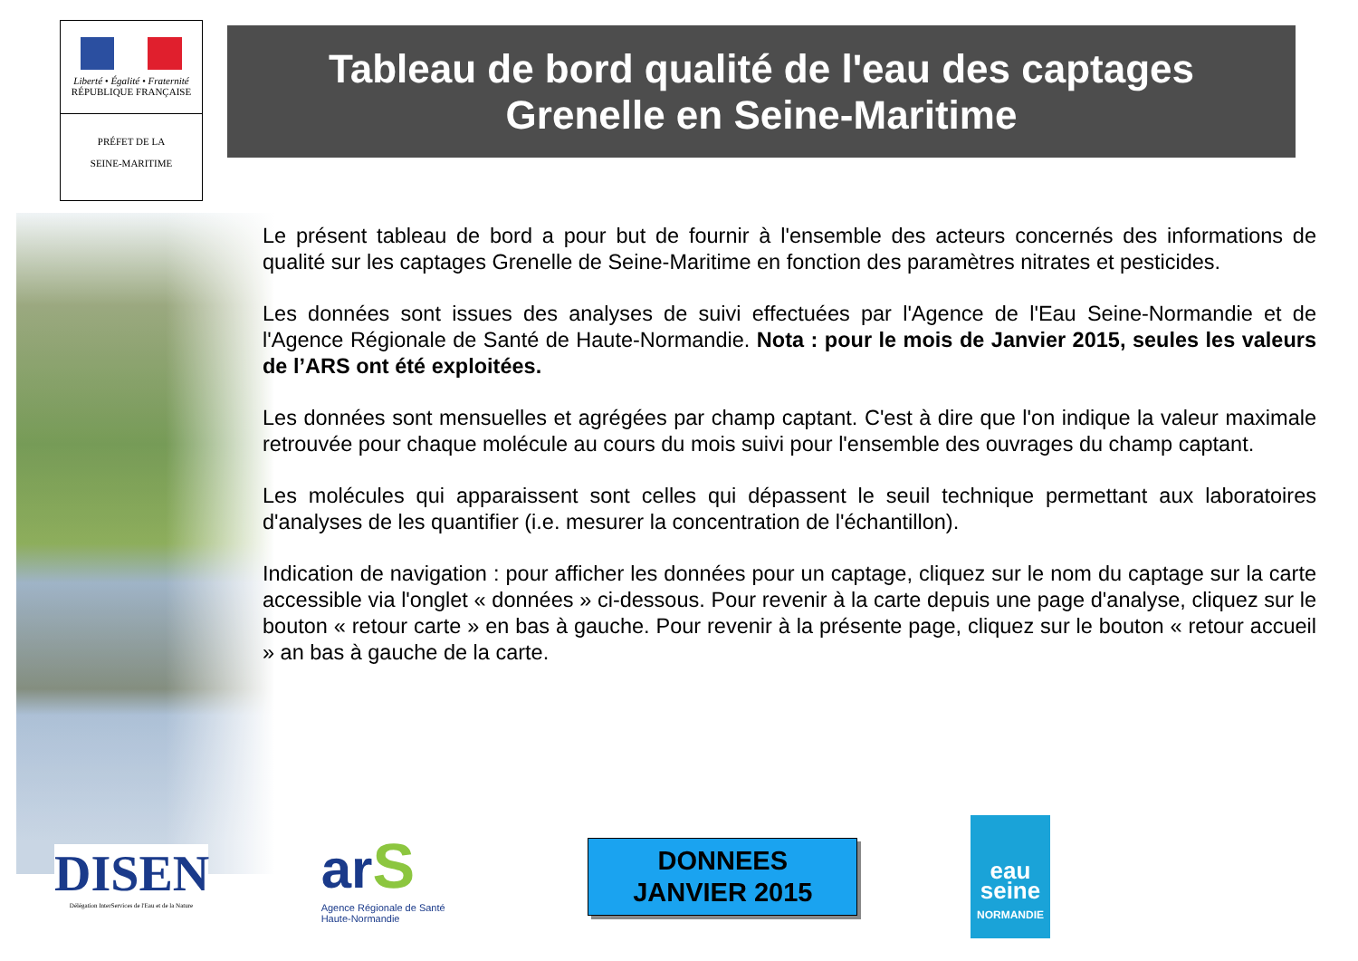Liberté • Égalité • Fraternité
RÉPUBLIQUE FRANÇAISE
PRÉFET DE LA
SEINE-MARITIME
Tableau de bord qualité de l'eau des captages
Grenelle en Seine-Maritime
Le présent tableau de bord a pour but de fournir à l'ensemble des acteurs concernés des informations de qualité sur les captages Grenelle de Seine-Maritime en fonction des paramètres nitrates et pesticides.
Les données sont issues des analyses de suivi effectuées par l'Agence de l'Eau Seine-Normandie et de l'Agence Régionale de Santé de Haute-Normandie. Nota : pour le mois de Janvier 2015, seules les valeurs de l’ARS ont été exploitées.
Les données sont mensuelles et agrégées par champ captant. C'est à dire que l'on indique la valeur maximale retrouvée pour chaque molécule au cours du mois suivi pour l'ensemble des ouvrages du champ captant.
Les molécules qui apparaissent sont celles qui dépassent le seuil technique permettant aux laboratoires d'analyses de les quantifier (i.e. mesurer la concentration de l'échantillon).
Indication de navigation : pour afficher les données pour un captage, cliquez sur le nom du captage sur la carte accessible via l'onglet « données » ci-dessous. Pour revenir à la carte depuis une page d'analyse, cliquez sur le bouton « retour carte » en bas à gauche. Pour revenir à la présente page, cliquez sur le bouton « retour accueil » an bas à gauche de la carte.
DISEN
Délégation InterServices de l'Eau et de la Nature
ar S
Agence Régionale de Santé
Haute-Normandie
DONNEES
JANVIER 2015
eau
seine
NORMANDIE